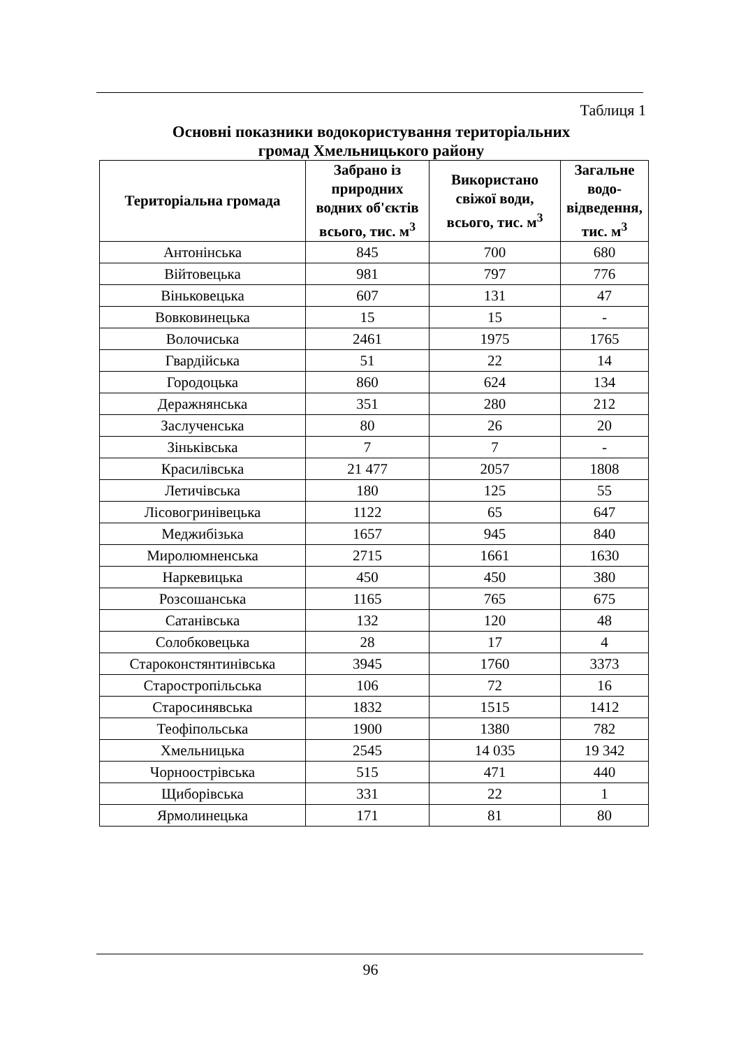Таблиця 1
Основні показники водокористування територіальних
громад Хмельницького району
| Територіальна громада | Забрано із природних водних об'єктів всього, тис. м<sup>3</sup> | Використано свіжої води, всього, тис. м<sup>3</sup> | Загальне водо-відведення, тис. м<sup>3</sup> |
| --- | --- | --- | --- |
| Антонінська | 845 | 700 | 680 |
| Війтовецька | 981 | 797 | 776 |
| Віньковецька | 607 | 131 | 47 |
| Вовковинецька | 15 | 15 | - |
| Волочиська | 2461 | 1975 | 1765 |
| Гвардійська | 51 | 22 | 14 |
| Городоцька | 860 | 624 | 134 |
| Деражнянська | 351 | 280 | 212 |
| Заслученська | 80 | 26 | 20 |
| Зіньківська | 7 | 7 | - |
| Красилівська | 21 477 | 2057 | 1808 |
| Летичівська | 180 | 125 | 55 |
| Лісовогринівецька | 1122 | 65 | 647 |
| Меджибізька | 1657 | 945 | 840 |
| Миролюмненська | 2715 | 1661 | 1630 |
| Наркевицька | 450 | 450 | 380 |
| Розсошанська | 1165 | 765 | 675 |
| Сатанівська | 132 | 120 | 48 |
| Солобковецька | 28 | 17 | 4 |
| Староконстянтинівська | 3945 | 1760 | 3373 |
| Старостропільська | 106 | 72 | 16 |
| Старосинявська | 1832 | 1515 | 1412 |
| Теофіпольська | 1900 | 1380 | 782 |
| Хмельницька | 2545 | 14 035 | 19 342 |
| Чорноострівська | 515 | 471 | 440 |
| Щиборівська | 331 | 22 | 1 |
| Ярмолинецька | 171 | 81 | 80 |
96